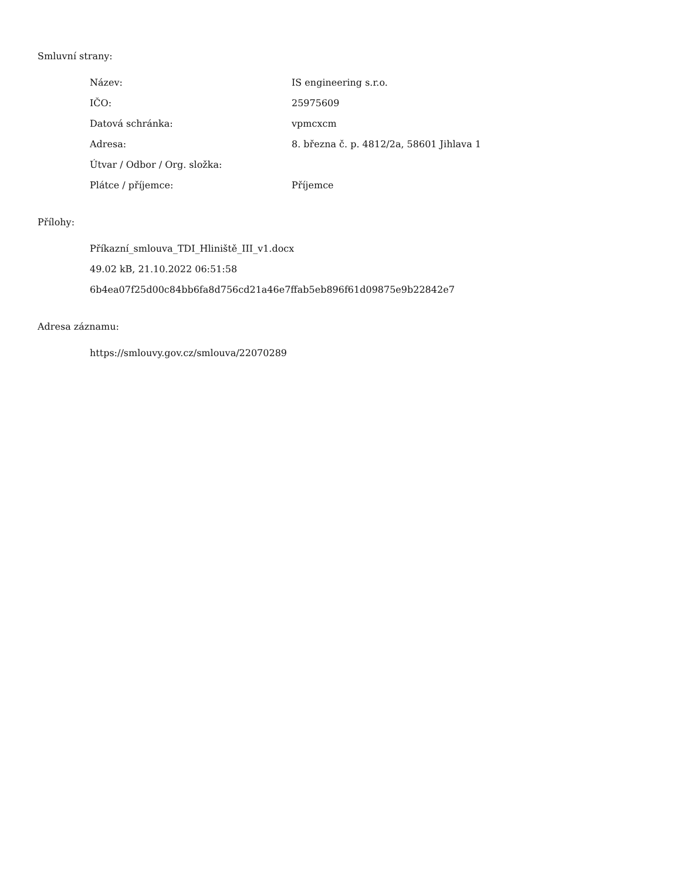Smluvní strany:
| Název: | IS engineering s.r.o. |
| IČO: | 25975609 |
| Datová schránka: | vpmcxcm |
| Adresa: | 8. března č. p. 4812/2a, 58601 Jihlava 1 |
| Útvar / Odbor / Org. složka: | |
| Plátce / příjemce: | Příjemce |
Přílohy:
Příkazní_smlouva_TDI_Hliniště_III_v1.docx
49.02 kB, 21.10.2022 06:51:58
6b4ea07f25d00c84bb6fa8d756cd21a46e7ffab5eb896f61d09875e9b22842e7
Adresa záznamu:
https://smlouvy.gov.cz/smlouva/22070289